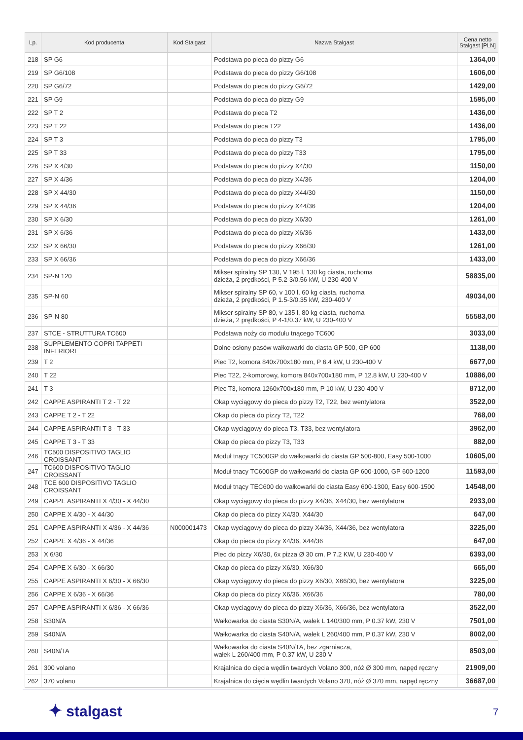| Lp. | Kod producenta | Kod Stalgast | Nazwa Stalgast | Cena netto Stalgast [PLN] |
| --- | --- | --- | --- | --- |
| 218 | SP G6 | | Podstawa po pieca do pizzy G6 | 1364,00 |
| 219 | SP G6/108 | | Podstawa do pieca do pizzy G6/108 | 1606,00 |
| 220 | SP G6/72 | | Podstawa do pieca do pizzy G6/72 | 1429,00 |
| 221 | SP G9 | | Podstawa do pieca do pizzy G9 | 1595,00 |
| 222 | SP T 2 | | Podstawa do pieca T2 | 1436,00 |
| 223 | SP T 22 | | Podstawa do pieca T22 | 1436,00 |
| 224 | SP T 3 | | Podstawa do pieca do pizzy T3 | 1795,00 |
| 225 | SP T 33 | | Podstawa do pieca do pizzy T33 | 1795,00 |
| 226 | SP X 4/30 | | Podstawa do pieca do pizzy X4/30 | 1150,00 |
| 227 | SP X 4/36 | | Podstawa do pieca do pizzy X4/36 | 1204,00 |
| 228 | SP X 44/30 | | Podstawa do pieca do pizzy X44/30 | 1150,00 |
| 229 | SP X 44/36 | | Podstawa do pieca do pizzy X44/36 | 1204,00 |
| 230 | SP X 6/30 | | Podstawa do pieca do pizzy X6/30 | 1261,00 |
| 231 | SP X 6/36 | | Podstawa do pieca do pizzy X6/36 | 1433,00 |
| 232 | SP X 66/30 | | Podstawa do pieca do pizzy X66/30 | 1261,00 |
| 233 | SP X 66/36 | | Podstawa do pieca do pizzy X66/36 | 1433,00 |
| 234 | SP-N 120 | | Mikser spiralny SP 130, V 195 l, 130 kg ciasta, ruchoma dzieża, 2 prędkości, P 5.2-3/0.56 kW, U 230-400 V | 58835,00 |
| 235 | SP-N 60 | | Mikser spiralny SP 60, v 100 l, 60 kg ciasta, ruchoma dzieża, 2 prędkości, P 1.5-3/0.35 kW, 230-400 V | 49034,00 |
| 236 | SP-N 80 | | Mikser spiralny SP 80, v 135 l, 80 kg ciasta, ruchoma dzieża, 2 prędkości, P 4-1/0.37 kW, U 230-400 V | 55583,00 |
| 237 | STCE - STRUTTURA TC600 | | Podstawa noży do modułu tnącego TC600 | 3033,00 |
| 238 | SUPPLEMENTO COPRI TAPPETI INFERIORI | | Dolne osłony pasów wałkowarki do ciasta GP 500, GP 600 | 1138,00 |
| 239 | T 2 | | Piec T2, komora 840x700x180 mm, P 6.4 kW, U 230-400 V | 6677,00 |
| 240 | T 22 | | Piec T22, 2-komorowy, komora 840x700x180 mm, P 12.8 kW, U 230-400 V | 10886,00 |
| 241 | T 3 | | Piec T3, komora 1260x700x180 mm, P 10 kW, U 230-400 V | 8712,00 |
| 242 | CAPPE ASPIRANTI T 2 - T 22 | | Okap wyciągowy do pieca do pizzy T2, T22, bez wentylatora | 3522,00 |
| 243 | CAPPE T 2 - T 22 | | Okap do pieca do pizzy T2, T22 | 768,00 |
| 244 | CAPPE ASPIRANTI T 3 - T 33 | | Okap wyciągowy do pieca T3, T33, bez wentylatora | 3962,00 |
| 245 | CAPPE T 3 - T 33 | | Okap do pieca do pizzy T3, T33 | 882,00 |
| 246 | TC500 DISPOSITIVO TAGLIO CROISSANT | | Moduł tnący TC500GP do wałkowarki do ciasta GP 500-800, Easy 500-1000 | 10605,00 |
| 247 | TC600 DISPOSITIVO TAGLIO CROISSANT | | Moduł tnacy TC600GP do wałkowarki do ciasta GP 600-1000, GP 600-1200 | 11593,00 |
| 248 | TCE 600 DISPOSITIVO TAGLIO CROISSANT | | Moduł tnący TEC600 do wałkowarki do ciasta Easy 600-1300, Easy 600-1500 | 14548,00 |
| 249 | CAPPE ASPIRANTI X 4/30 - X 44/30 | | Okap wyciągowy do pieca do pizzy X4/36, X44/30, bez wentylatora | 2933,00 |
| 250 | CAPPE X 4/30 - X 44/30 | | Okap do pieca do pizzy X4/30, X44/30 | 647,00 |
| 251 | CAPPE ASPIRANTI X 4/36 - X 44/36 | N000001473 | Okap wyciągowy do pieca do pizzy X4/36, X44/36, bez wentylatora | 3225,00 |
| 252 | CAPPE X 4/36 - X 44/36 | | Okap do pieca do pizzy X4/36, X44/36 | 647,00 |
| 253 | X 6/30 | | Piec do pizzy X6/30, 6x pizza Ø 30 cm, P 7.2 KW, U 230-400 V | 6393,00 |
| 254 | CAPPE X 6/30 - X 66/30 | | Okap do pieca do pizzy X6/30, X66/30 | 665,00 |
| 255 | CAPPE ASPIRANTI X 6/30 - X 66/30 | | Okap wyciągowy do pieca do pizzy X6/30, X66/30, bez wentylatora | 3225,00 |
| 256 | CAPPE X 6/36 - X 66/36 | | Okap do pieca do pizzy X6/36, X66/36 | 780,00 |
| 257 | CAPPE ASPIRANTI X 6/36 - X 66/36 | | Okap wyciągowy do pieca do pizzy X6/36, X66/36, bez wentylatora | 3522,00 |
| 258 | S30N/A | | Wałkowarka do ciasta S30N/A, wałek L 140/300 mm, P 0.37 kW, 230 V | 7501,00 |
| 259 | S40N/A | | Wałkowarka do ciasta S40N/A, wałek L 260/400 mm, P 0.37 kW, 230 V | 8002,00 |
| 260 | S40N/TA | | Wałkowarka do ciasta S40N/TA, bez zgarniacza, wałek L 260/400 mm, P 0.37 kW, U 230 V | 8503,00 |
| 261 | 300 volano | | Krajalnica do cięcia wędlin twardych Volano 300, nóż Ø 300 mm, napęd ręczny | 21909,00 |
| 262 | 370 volano | | Krajalnica do cięcia wędlin twardych Volano 370, nóż Ø 370 mm, napęd ręczny | 36687,00 |
✦ stalgast 7